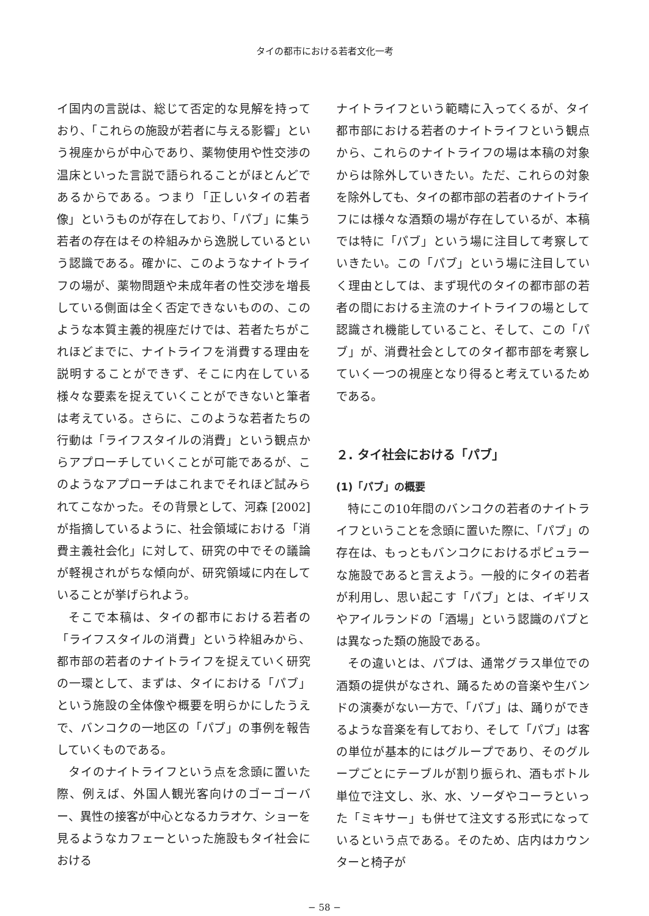タイの都市における若者文化一考
イ国内の言説は、総じて否定的な見解を持っており、「これらの施設が若者に与える影響」という視座からが中心であり、薬物使用や性交渉の温床といった言説で語られることがほとんどであるからである。つまり「正しいタイの若者像」というものが存在しており、「パブ」に集う若者の存在はその枠組みから逸脱しているという認識である。確かに、このようなナイトライフの場が、薬物問題や未成年者の性交渉を増長している側面は全く否定できないものの、このような本質主義的視座だけでは、若者たちがこれほどまでに、ナイトライフを消費する理由を説明することができず、そこに内在している様々な要素を捉えていくことができないと筆者は考えている。さらに、このような若者たちの行動は「ライフスタイルの消費」という観点からアプローチしていくことが可能であるが、このようなアプローチはこれまでそれほど試みられてこなかった。その背景として、河森 [2002] が指摘しているように、社会領域における「消費主義社会化」に対して、研究の中でその議論が軽視されがちな傾向が、研究領域に内在していることが挙げられよう。
そこで本稿は、タイの都市における若者の「ライフスタイルの消費」という枠組みから、都市部の若者のナイトライフを捉えていく研究の一環として、まずは、タイにおける「パブ」という施設の全体像や概要を明らかにしたうえで、バンコクの一地区の「パブ」の事例を報告していくものである。
タイのナイトライフという点を念頭に置いた際、例えば、外国人観光客向けのゴーゴーバー、異性の接客が中心となるカラオケ、ショーを見るようなカフェーといった施設もタイ社会における
ナイトライフという範疇に入ってくるが、タイ都市部における若者のナイトライフという観点から、これらのナイトライフの場は本稿の対象からは除外していきたい。ただ、これらの対象を除外しても、タイの都市部の若者のナイトライフには様々な酒類の場が存在しているが、本稿では特に「パブ」という場に注目して考察していきたい。この「パブ」という場に注目していく理由としては、まず現代のタイの都市部の若者の間における主流のナイトライフの場として認識され機能していること、そして、この「パブ」が、消費社会としてのタイ都市部を考察していく一つの視座となり得ると考えているためである。
２. タイ社会における「パブ」
(1)「パブ」の概要
特にこの10年間のバンコクの若者のナイトライフということを念頭に置いた際に、「パブ」の存在は、もっともバンコクにおけるポピュラーな施設であると言えよう。一般的にタイの若者が利用し、思い起こす「パブ」とは、イギリスやアイルランドの「酒場」という認識のパブとは異なった類の施設である。
その違いとは、パブは、通常グラス単位での酒類の提供がなされ、踊るための音楽や生バンドの演奏がない一方で、「パブ」は、踊りができるような音楽を有しており、そして「パブ」は客の単位が基本的にはグループであり、そのグループごとにテーブルが割り振られ、酒もボトル単位で注文し、氷、水、ソーダやコーラといった「ミキサー」も併せて注文する形式になっているという点である。そのため、店内はカウンターと椅子が
− 58 −